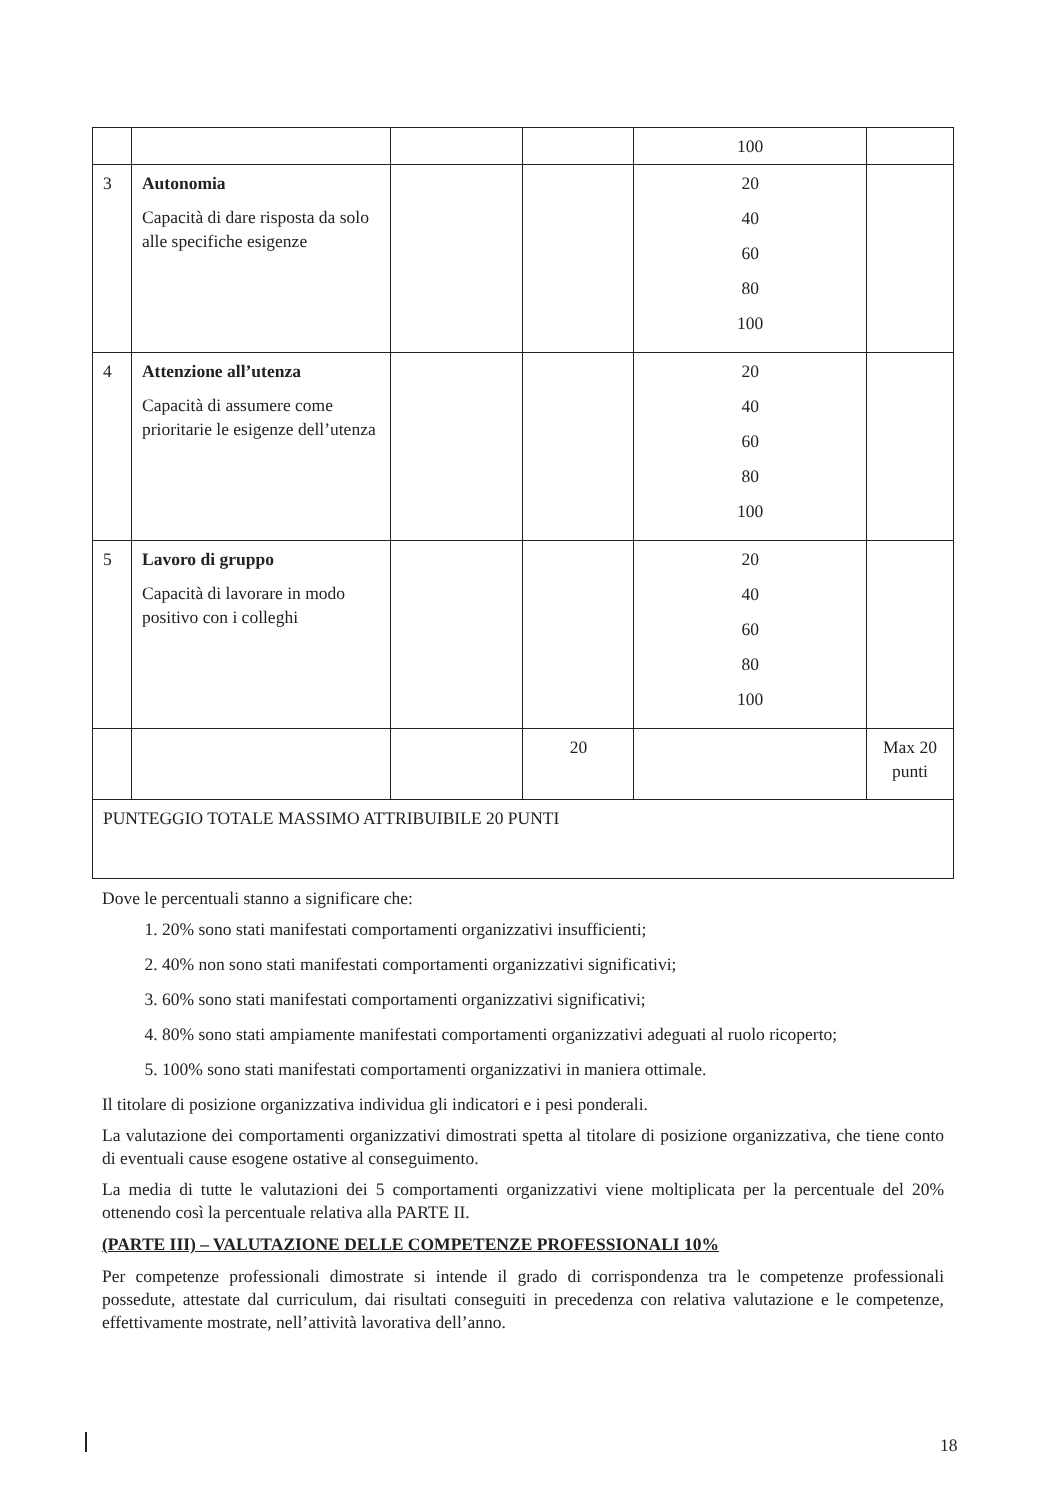| | | | | 100 | |
| 3 | Autonomia Capacità di dare risposta da solo alle specifiche esigenze | | | 20 40 60 80 100 | |
| 4 | Attenzione all’utenza Capacità di assumere come prioritarie le esigenze dell’utenza | | | 20 40 60 80 100 | |
| 5 | Lavoro di gruppo Capacità di lavorare in modo positivo con i colleghi | | | 20 40 60 80 100 | |
| | | | 20 | | Max 20 punti |
| PUNTEGGIO TOTALE MASSIMO ATTRIBUIBILE 20 PUNTI | | | | | |
Dove le percentuali stanno a significare che:
1. 20% sono stati manifestati comportamenti organizzativi insufficienti;
2. 40% non sono stati manifestati comportamenti organizzativi significativi;
3. 60% sono stati manifestati comportamenti organizzativi significativi;
4. 80% sono stati ampiamente manifestati comportamenti organizzativi adeguati al ruolo ricoperto;
5. 100% sono stati manifestati comportamenti organizzativi in maniera ottimale.
Il titolare di posizione organizzativa individua gli indicatori e i pesi ponderali.
La valutazione dei comportamenti organizzativi dimostrati spetta al titolare di posizione organizzativa, che tiene conto di eventuali cause esogene ostative al conseguimento.
La media di tutte le valutazioni dei 5 comportamenti organizzativi viene moltiplicata per la percentuale del 20% ottenendo così la percentuale relativa alla PARTE II.
(PARTE III) – VALUTAZIONE DELLE COMPETENZE PROFESSIONALI 10%
Per competenze professionali dimostrate si intende il grado di corrispondenza tra le competenze professionali possedute, attestate dal curriculum, dai risultati conseguiti in precedenza con relativa valutazione e le competenze, effettivamente mostrate, nell’attività lavorativa dell’anno.
18